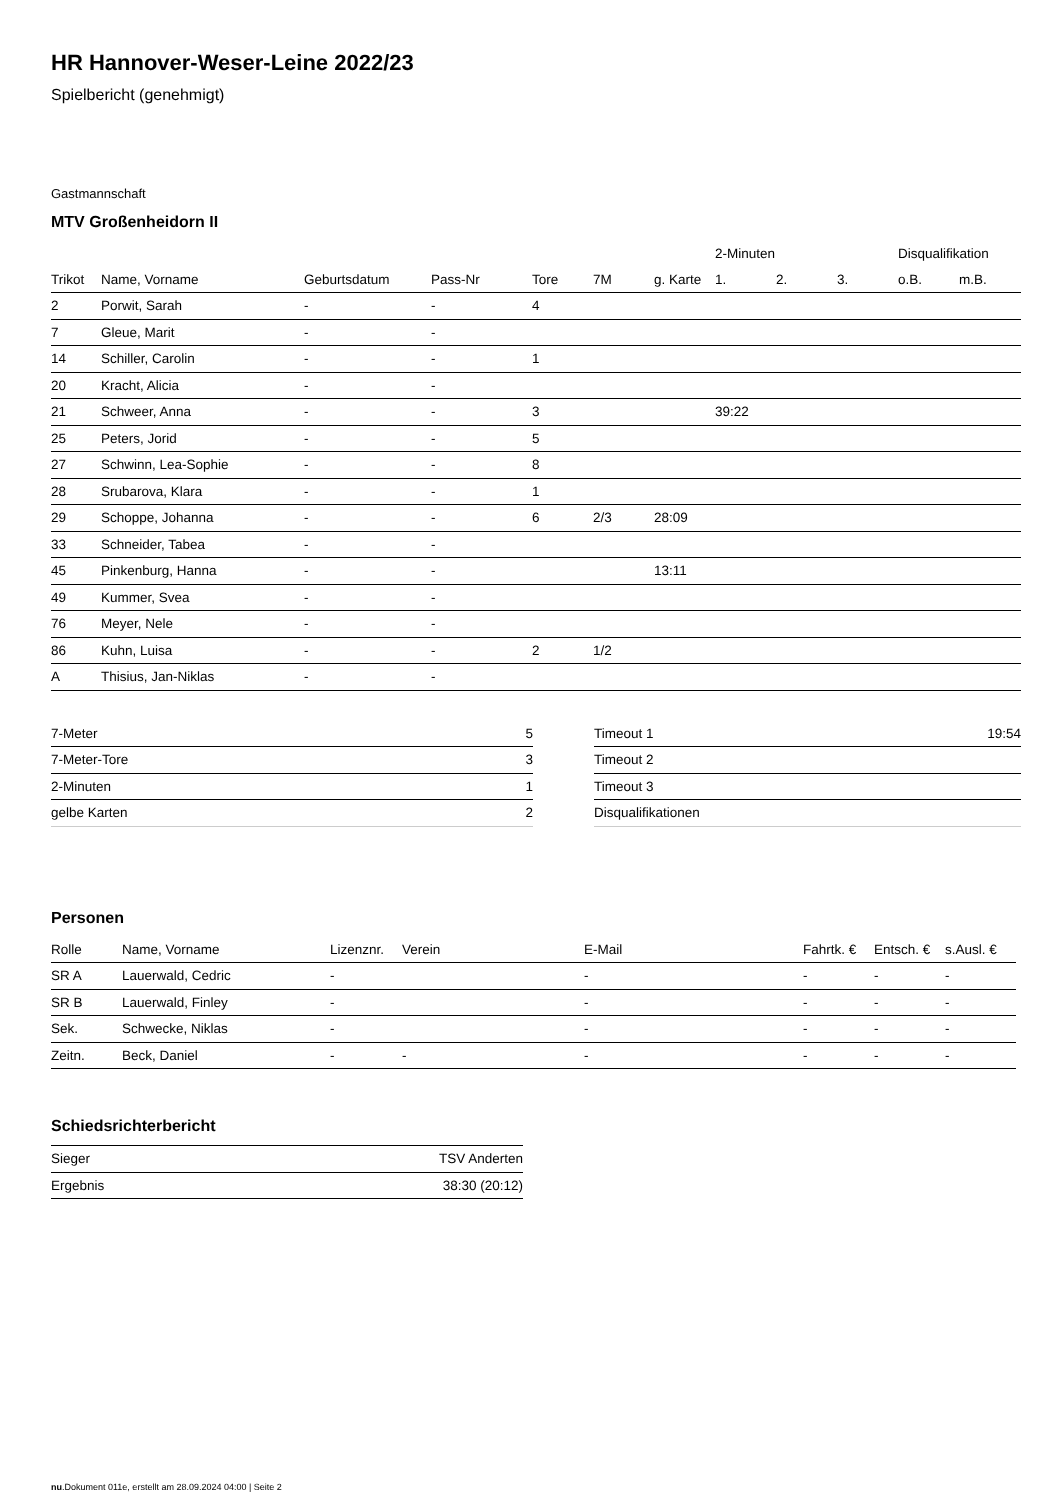HR Hannover-Weser-Leine 2022/23
Spielbericht (genehmigt)
Gastmannschaft
MTV Großenheidorn II
| | | | | | | | 2-Minuten | | | Disqualifikation | |
| --- | --- | --- | --- | --- | --- | --- | --- | --- | --- | --- | --- |
| Trikot | Name, Vorname | Geburtsdatum | Pass-Nr | Tore | 7M | g. Karte | 1. | 2. | 3. | o.B. | m.B. |
| 2 | Porwit, Sarah | - | - | 4 | | | | | | | |
| 7 | Gleue, Marit | - | - | | | | | | | | |
| 14 | Schiller, Carolin | - | - | 1 | | | | | | | |
| 20 | Kracht, Alicia | - | - | | | | | | | | |
| 21 | Schweer, Anna | - | - | 3 | | | 39:22 | | | | |
| 25 | Peters, Jorid | - | - | 5 | | | | | | | |
| 27 | Schwinn, Lea-Sophie | - | - | 8 | | | | | | | |
| 28 | Srubarova, Klara | - | - | 1 | | | | | | | |
| 29 | Schoppe, Johanna | - | - | 6 | 2/3 | 28:09 | | | | | |
| 33 | Schneider, Tabea | - | - | | | | | | | | |
| 45 | Pinkenburg, Hanna | - | - | | | 13:11 | | | | | |
| 49 | Kummer, Svea | - | - | | | | | | | | |
| 76 | Meyer, Nele | - | - | | | | | | | | |
| 86 | Kuhn, Luisa | - | - | 2 | 1/2 | | | | | | |
| A | Thisius, Jan-Niklas | - | - | | | | | | | | |
| 7-Meter | 5 |
| 7-Meter-Tore | 3 |
| 2-Minuten | 1 |
| gelbe Karten | 2 |
| Timeout 1 | 19:54 |
| Timeout 2 | |
| Timeout 3 | |
| Disqualifikationen | |
Personen
| Rolle | Name, Vorname | Lizenznr. | Verein | E-Mail | Fahrtk. € | Entsch. € | s.Ausl. € |
| --- | --- | --- | --- | --- | --- | --- | --- |
| SR A | Lauerwald, Cedric | - | | - | - | - | - |
| SR B | Lauerwald, Finley | - | | - | - | - | - |
| Sek. | Schwecke, Niklas | - | | - | - | - | - |
| Zeitn. | Beck, Daniel | - | - | - | - | - | - |
Schiedsrichterbericht
| Sieger | TSV Anderten |
| Ergebnis | 38:30 (20:12) |
nu.Dokument 011e, erstellt am 28.09.2024 04:00 | Seite 2